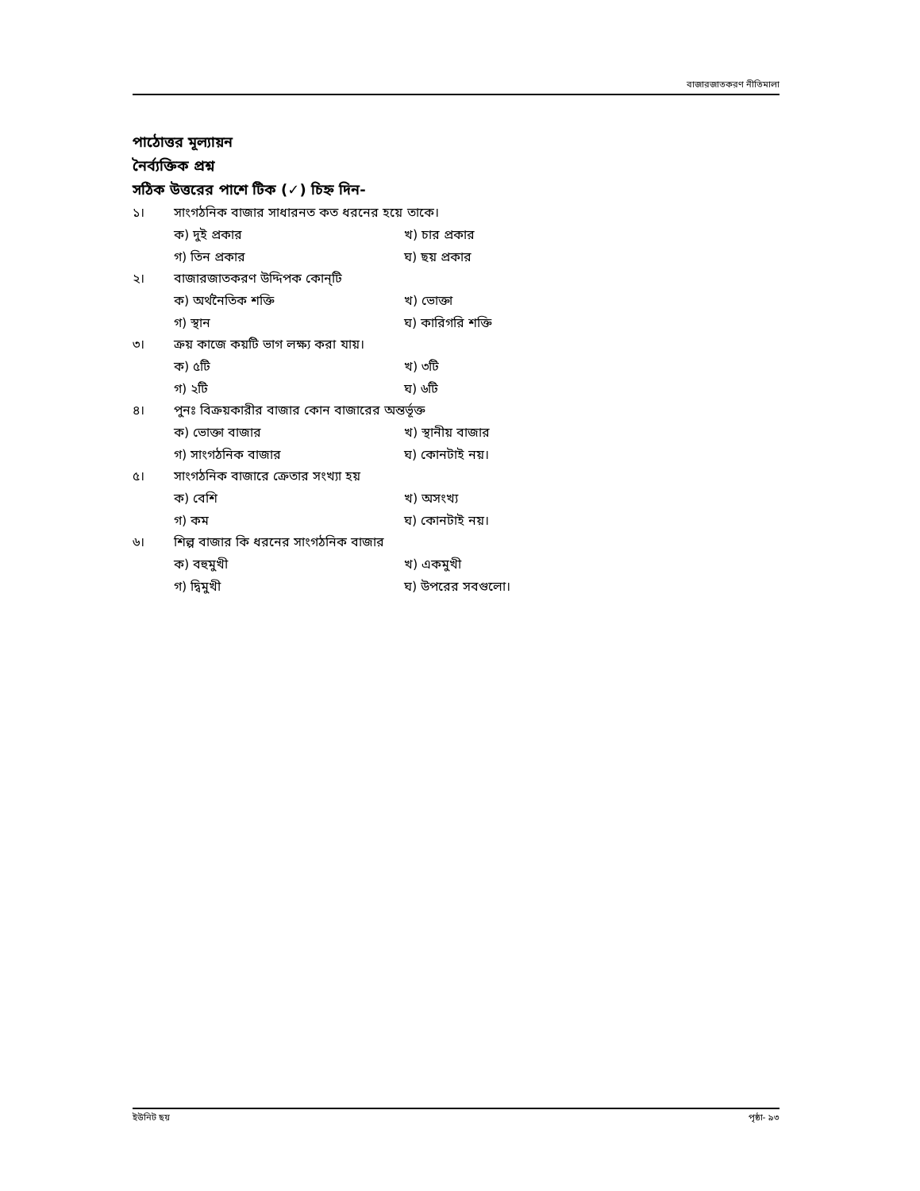বাজারজাতকরণ নীতিমালা
পাঠোত্তর মূল্যায়ন
নৈর্ব্যক্তিক প্রশ্ন
সঠিক উত্তরের পাশে টিক (✓) চিহ্ন দিন-
১। সাংগঠনিক বাজার সাধারনত কত ধরনের হয়ে তাকে।
ক) দুই প্রকার খ) চার প্রকার গ) তিন প্রকার ঘ) ছয় প্রকার
২। বাজারজাতকরণ উদ্দিপক কোন্‌টি
ক) অর্থনৈতিক শক্তি খ) ভোক্তা গ) স্থান ঘ) কারিগরি শক্তি
৩। ক্রয় কাজে কয়টি ভাগ লক্ষ্য করা যায়।
ক) ৫টি খ) ৩টি গ) ২টি ঘ) ৬টি
৪। পুনঃ বিক্রয়কারীর বাজার কোন বাজারের অন্তর্ভূক্ত
ক) ভোক্তা বাজার খ) স্থানীয় বাজার গ) সাংগঠনিক বাজার ঘ) কোনটাই নয়।
৫। সাংগঠনিক বাজারে ক্রেতার সংখ্যা হয়
ক) বেশি খ) অসংখ্য গ) কম ঘ) কোনটাই নয়।
৬। শিল্প বাজার কি ধরনের সাংগঠনিক বাজার
ক) বহুমুখী খ) একমুখী গ) দ্বিমুখী ঘ) উপরের সবগুলো।
ইউনিট ছয় পৃষ্ঠা- ৯৩